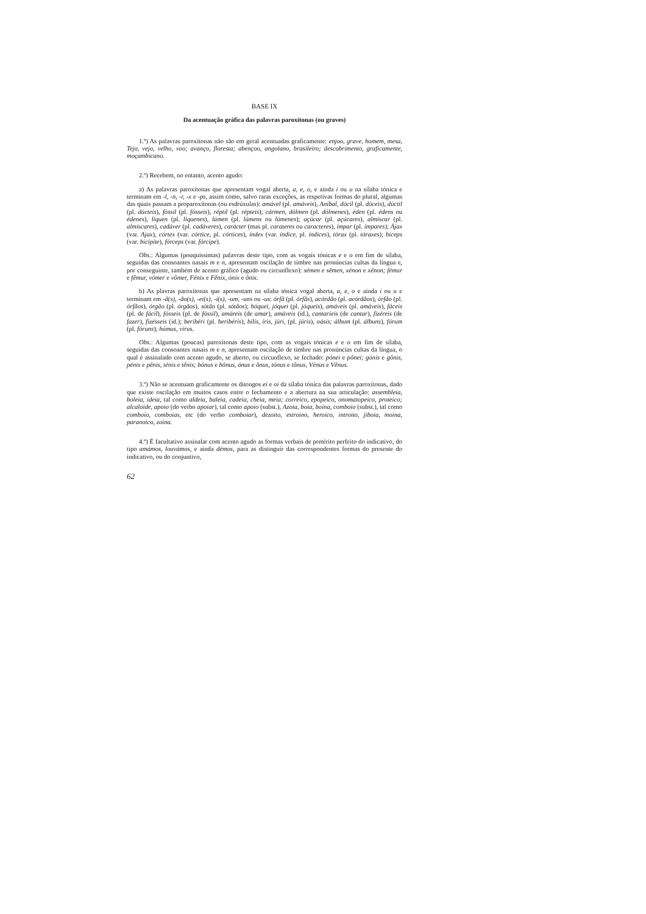BASE IX
Da acentuação gráfica das palavras paroxítonas (ou graves)
1.º) As palavras paroxítonas não são em geral acentuadas graficamente: enjoo, grave, homem, mesa, Tejo, vejo, velho, voo; avanço, floresta; abençoo, angolano, brasileiro; descobrimento, graficamente, moçambicano.
2.º) Recebem, no entanto, acento agudo:
a) As palavras paroxítonas que apresentam vogal aberta, a, e, o, e ainda i ou u na sílaba tónica e terminam em -l, -n, -r, -x e -ps, assim como, salvo raras exceções, as respetivas formas do plural, algumas das quais passam a proparoxítonas (ou esdrúxulas): amável (pl. amáveis), Aníbal, dócil (pl. dóceis), dúctil (pl. dúcteis), fóssil (pl. fósseis), réptil (pl. répteis); cármen, dólmen (pl. dólmenes), éden (pl. édens ou édenes), líquen (pl. líquenes), lúmen (pl. lúmens ou lúmenes); açúcar (pl. açúcares), almíscar (pl. almíscares), cadáver (pl. cadáveres), carácter (mas pl. carateres ou caracteres), ímpar (pl. ímpares); Ájax (var. Ajax), córtex (var. córtice, pl. córtices), índex (var. índice, pl. índices), tórax (pl. tóraxes); bíceps (var. bicípite), fórceps (var. fórcipe).
Obs.: Algumas (pouquíssimas) palavras deste tipo, com as vogais tónicas e e o em fim de sílaba, seguidas das consoantes nasais m e n, apresentam oscilação de timbre nas pronúncias cultas da língua e, por conseguinte, também de acento gráfico (agudo ou circunflexo): sémen e sêmen, xénon e xênon; fémur e fêmur, vómer e vômer, Fénix e Fênix, ónix e ônix.
b) As plavras paroxítonas que apresentam na sílaba tónica vogal aberta, a, e, o e ainda i ou u e terminam em -ã(s), -ão(s), -ei(s), -i(s), -um, -uns ou -us: órfã (pl. órfãs), acórdão (pl. acórdãos), órfão (pl. órfãos), órgão (pl. órgãos), sótão (pl. sótãos); hóquei, jóquei (pl. jóqueis), amáveis (pl. amáveis), fáceis (pl. de fácil), fósseis (pl. de fóssil), amáreis (de amar), amáveis (id.), cantaríeis (de cantar), fizéreis (de fazer), fizésseis (id.); beribéri (pl. beribéris), bílis, íris, júri, (pl. júris), oásis; álbum (pl. álbuns), fórum (pl. fóruns); húmus, vírus.
Obs.: Algumas (poucas) paroxítonas deste tipo, com as vogais tónicas e e o em fim de sílaba, seguidas das consoantes nasais m e n, apresentam oscilação de timbre nas pronúncias cultas da língua, o qual é assinalado com acento agudo, se aberto, ou circunflexo, se fechado: pónei e pônei; gónis e gônis, pénis e pênis, ténis e tênis; bónus e bônus, ónus e ônus, tónus e tônus, Vénus e Vênus.
3.º) Não se acentuam graficamente os ditongos ei e oi da sílaba tónica das palavras paroxítonas, dado que existe oscilação em muitos casos entre o fechamento e a abertura na sua articulação: assembleia, boleia, ideia, tal como aldeia, baleia, cadeia, cheia, meia; correico, epopeico, onomatopeico, proteico; alcaloide, apoio (do verbo apoiar), tal como apoio (subst.), Azoia, boia, boina, comboio (subst.), tal como comboio, comboias, etc (do verbo comboiar), dezoito, estroino, heroico, introito, jiboia, moina, paranoico, zoina.
4.º) É facultativo assinalar com acento agudo as formas verbais de pretérito perfeito do indicativo, do tipo amámos, louvámos, e ainda démos, para as distinguir das correspondentes formas do presente do indicativo, ou do conjuntivo,
62